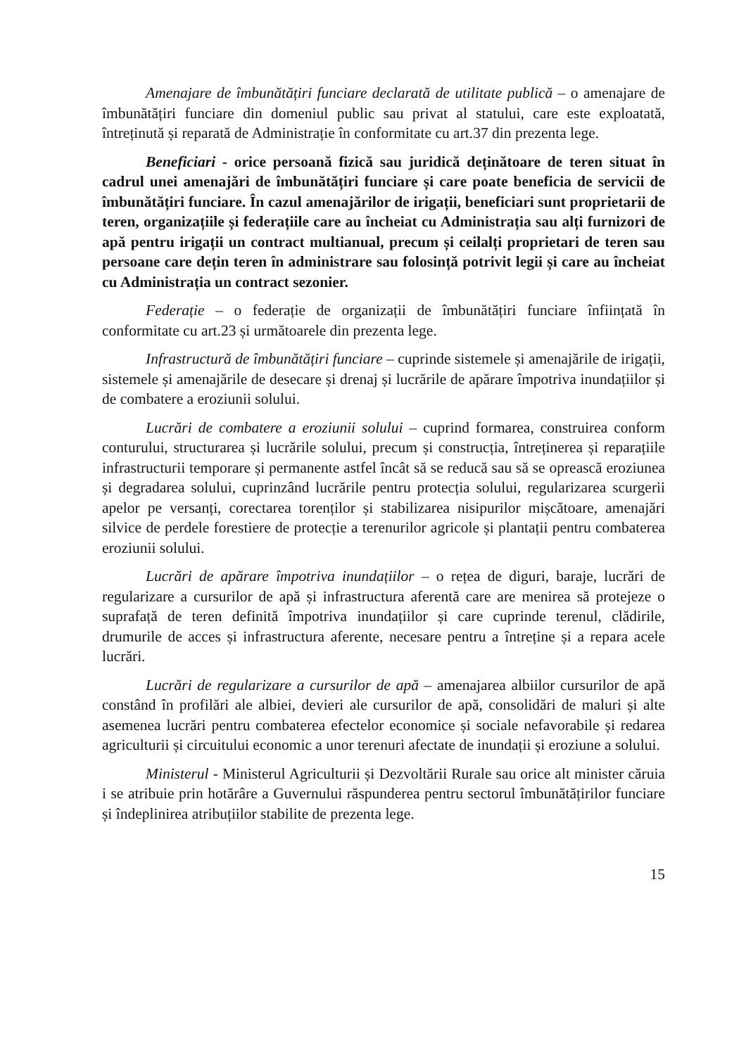Amenajare de îmbunătățiri funciare declarată de utilitate publică – o amenajare de îmbunătățiri funciare din domeniul public sau privat al statului, care este exploatată, întreținută și reparată de Administrație în conformitate cu art.37 din prezenta lege.
Beneficiari - orice persoană fizică sau juridică deținătoare de teren situat în cadrul unei amenajări de îmbunătățiri funciare și care poate beneficia de servicii de îmbunătățiri funciare. În cazul amenajărilor de irigații, beneficiari sunt proprietarii de teren, organizațiile și federațiile care au încheiat cu Administrația sau alți furnizori de apă pentru irigații un contract multianual, precum și ceilalți proprietari de teren sau persoane care dețin teren în administrare sau folosință potrivit legii și care au încheiat cu Administrația un contract sezonier.
Federație – o federație de organizații de îmbunătățiri funciare înființată în conformitate cu art.23 și următoarele din prezenta lege.
Infrastructură de îmbunătățiri funciare – cuprinde sistemele și amenajările de irigații, sistemele și amenajările de desecare și drenaj și lucrările de apărare împotriva inundațiilor și de combatere a eroziunii solului.
Lucrări de combatere a eroziunii solului – cuprind formarea, construirea conform conturului, structurarea și lucrările solului, precum și construcția, întreținerea și reparațiile infrastructurii temporare și permanente astfel încât să se reducă sau să se oprească eroziunea și degradarea solului, cuprinzând lucrările pentru protecția solului, regularizarea scurgerii apelor pe versanți, corectarea torenților și stabilizarea nisipurilor mișcătoare, amenajări silvice de perdele forestiere de protecție a terenurilor agricole și plantații pentru combaterea eroziunii solului.
Lucrări de apărare împotriva inundațiilor – o rețea de diguri, baraje, lucrări de regularizare a cursurilor de apă și infrastructura aferentă care are menirea să protejeze o suprafață de teren definită împotriva inundațiilor și care cuprinde terenul, clădirile, drumurile de acces și infrastructura aferente, necesare pentru a întreține și a repara acele lucrări.
Lucrări de regularizare a cursurilor de apă – amenajarea albiilor cursurilor de apă constând în profilări ale albiei, devieri ale cursurilor de apă, consolidări de maluri și alte asemenea lucrări pentru combaterea efectelor economice și sociale nefavorabile și redarea agriculturii și circuitului economic a unor terenuri afectate de inundații și eroziune a solului.
Ministerul - Ministerul Agriculturii și Dezvoltării Rurale sau orice alt minister căruia i se atribuie prin hotărâre a Guvernului răspunderea pentru sectorul îmbunătățirilor funciare și îndeplinirea atribuțiilor stabilite de prezenta lege.
15